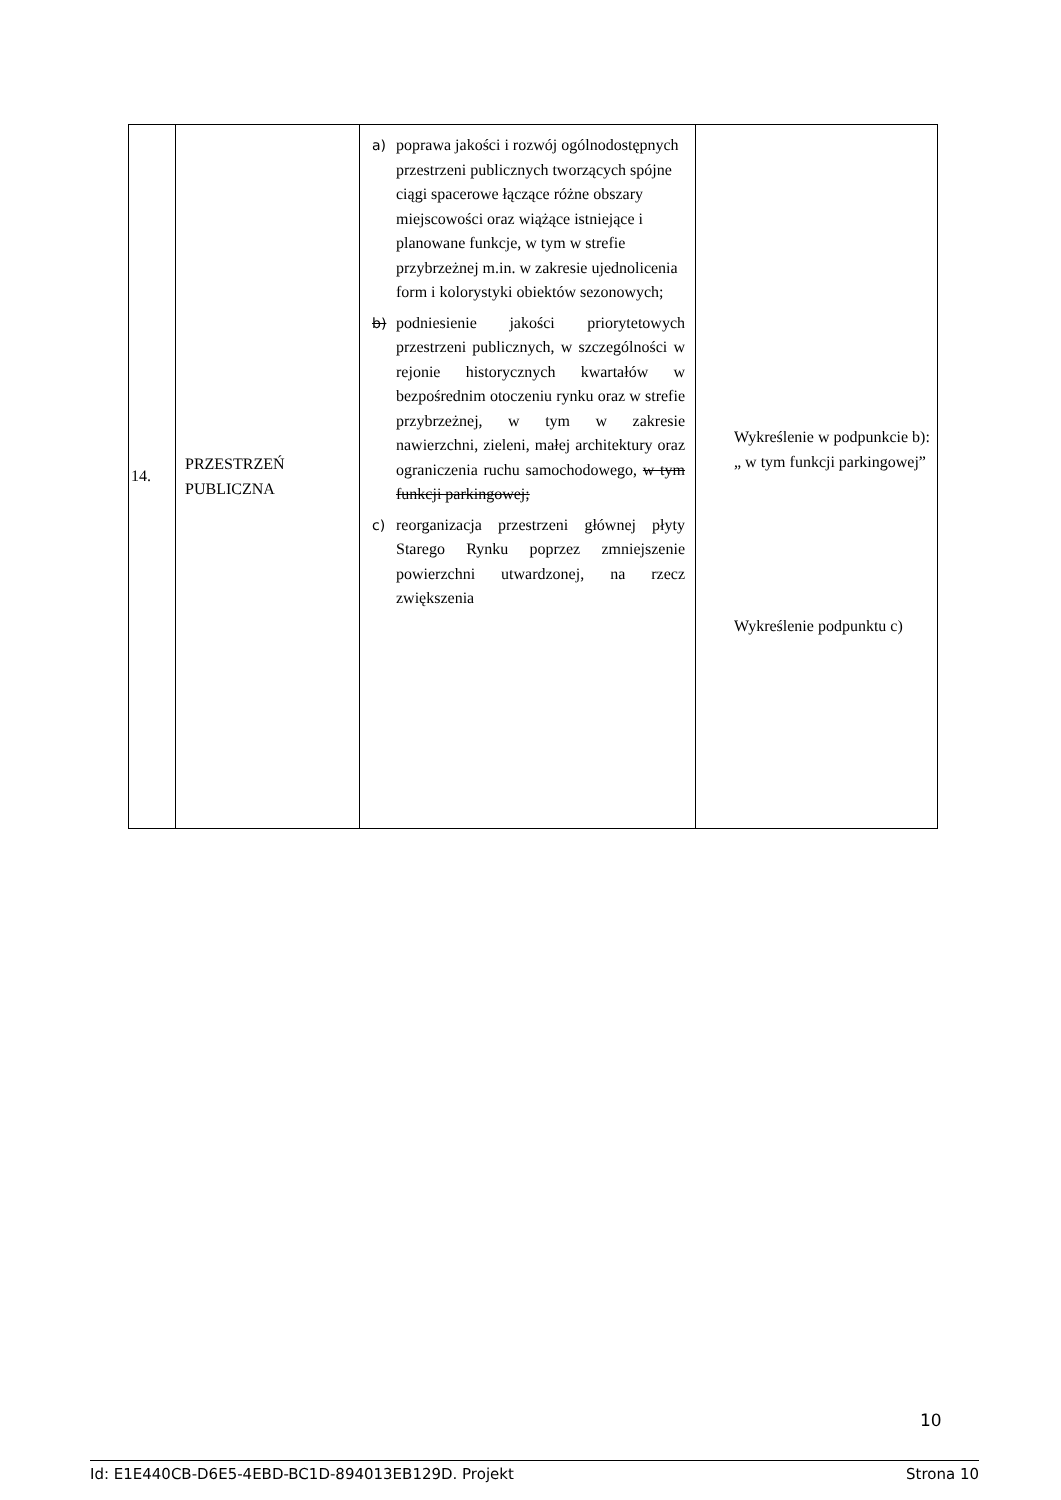| 14. | PRZESTRZEŃ PUBLICZNA | a) poprawa jakości i rozwój ogólnodostępnych przestrzeni publicznych tworzących spójne ciągi spacerowe łączące różne obszary miejscowości oraz wiążące istniejące i planowane funkcje, w tym w strefie przybrzeżnej m.in. w zakresie ujednolicenia form i kolorystyki obiektów sezonowych; b) podniesienie jakości priorytetowych przestrzeni publicznych, w szczególności w rejonie historycznych kwartałów w bezpośrednim otoczeniu rynku oraz w strefie przybrzeżnej, w tym w zakresie nawierzchni, zieleni, małej architektury oraz ograniczenia ruchu samochodowego, w tym funkcji parkingowej; c) reorganizacja przestrzeni głównej płyty Starego Rynku poprzez zmniejszenie powierzchni utwardzonej, na rzecz zwiększenia | Wykreślenie w podpunkcie b): „ w tym funkcji parkingowej” Wykreślenie podpunktu c) |
10
Id: E1E440CB-D6E5-4EBD-BC1D-894013EB129D. Projekt Strona 10